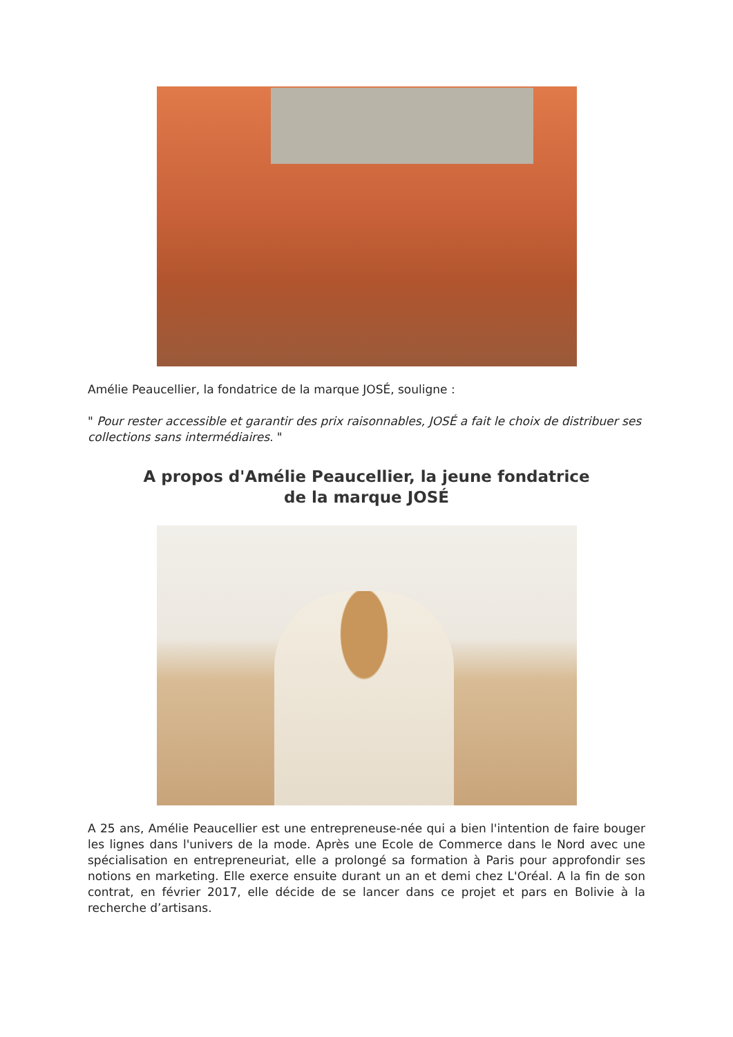Amélie Peaucellier, la fondatrice de la marque JOSÉ, souligne :
" Pour rester accessible et garantir des prix raisonnables, JOSÉ a fait le choix de distribuer ses collections sans intermédiaires. "
A propos d'Amélie Peaucellier, la jeune fondatrice
de la marque JOSÉ
A 25 ans, Amélie Peaucellier est une entrepreneuse-née qui a bien l'intention de faire bouger les lignes dans l'univers de la mode. Après une Ecole de Commerce dans le Nord avec une spécialisation en entrepreneuriat, elle a prolongé sa formation à Paris pour approfondir ses notions en marketing. Elle exerce ensuite durant un an et demi chez L'Oréal. A la fin de son contrat, en février 2017, elle décide de se lancer dans ce projet et pars en Bolivie à la recherche d’artisans.